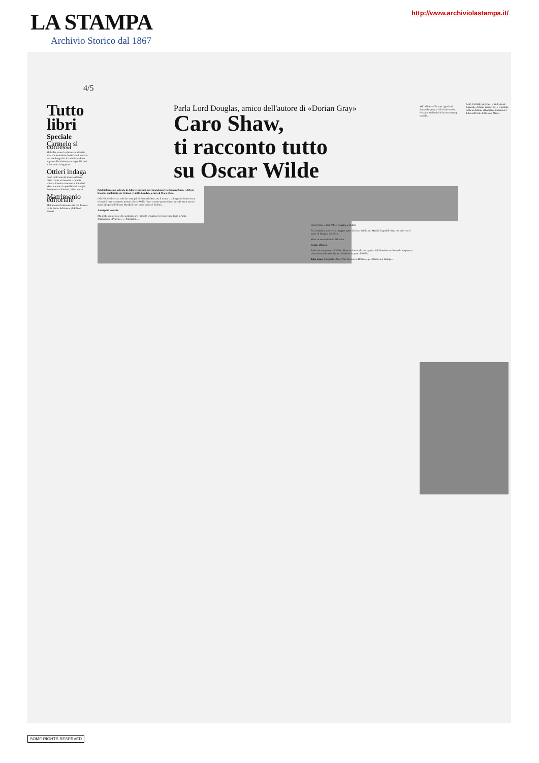LA STAMPA
Archivio Storico dal 1867
http://www.archiviolastampa.it/
4/5
Tutto libri
Speciale
Carmelo si confessa
Malvolio, come lo chiamava Montale, alias Carmelo Bene ha deciso di scrivere una autobiografia. Si intitolerà «Sono apparso alla Madonna» e la pubblicherà a fine mese Longanesi.
Ottieri indaga
Dopo molti anni di silenzio Ottiero Ottieri torna al romanzo e cambia editore. Il nuovo romanzo si intitolerà «Due amori» e lo pubblicherà non più Bompiani ma Einaudi, a fine marzo.
Matrimonio editoriale
Matrimonio di interesse più che d'amore tra la Emme Edizioni e gli Editori Riuniti.
Parla Lord Douglas, amico dell'autore di «Dorian Gray»
Caro Shaw,
ti racconto tutto
su Oscar Wilde
Pubblichiamo un articolo di John Gross sulla corrispondenza fra Bernard Shaw e Alfred Douglas pubblicata da Ticknor e Fields, Londra, a cura di Mary Hyde.
OSCAR Wilde aveva solo due anni più di Bernard Shaw, ma il tempo e la longevità fanno strani scherzi: è impressionante pensare che se Wilde fosse vissuto quanto Shaw, sarebbe stato ancora attivo all'epoca del Piano Marshall e del ponte aereo di Berlino...
Ambiguità sessuale
Ma anche queste cose che sembrano aver attratto Douglas. Si rivolgevano l'uno all'altra chiamandosi «Principe» e «Principino»...
Oscar Wilde e lord Alfred Douglas a Oxford
Fu Crosland a scrivere la maggior parte di Oscar Wilde and Myself, l'ignobile libro che uscì con il nome di Douglas nel 1914...
Shaw in una caricatura di Levine
Grazie all'alcol
Parlarono soprattutto di Wilde. Shaw reclamava le prerogative dell'irlandese analizzando lo spietato sfruttamento dei suoi fascino irlandese da parte di Wilde...
John Gross Copyright «New York Review of Books» e per l'Italia «La Stampa»
MILANO — Chi ama i giochi si domanda spesso: «Chi li inventa?». Nessuno si chiede chi ha inventato gli scacchi...
Sono circolate leggende. Una di queste leggende, di fonte autorevole, è registrata nella prefazione all'edizione italiana del Libro ufficiale del Master Mind...
SOME RIGHTS RESERVED